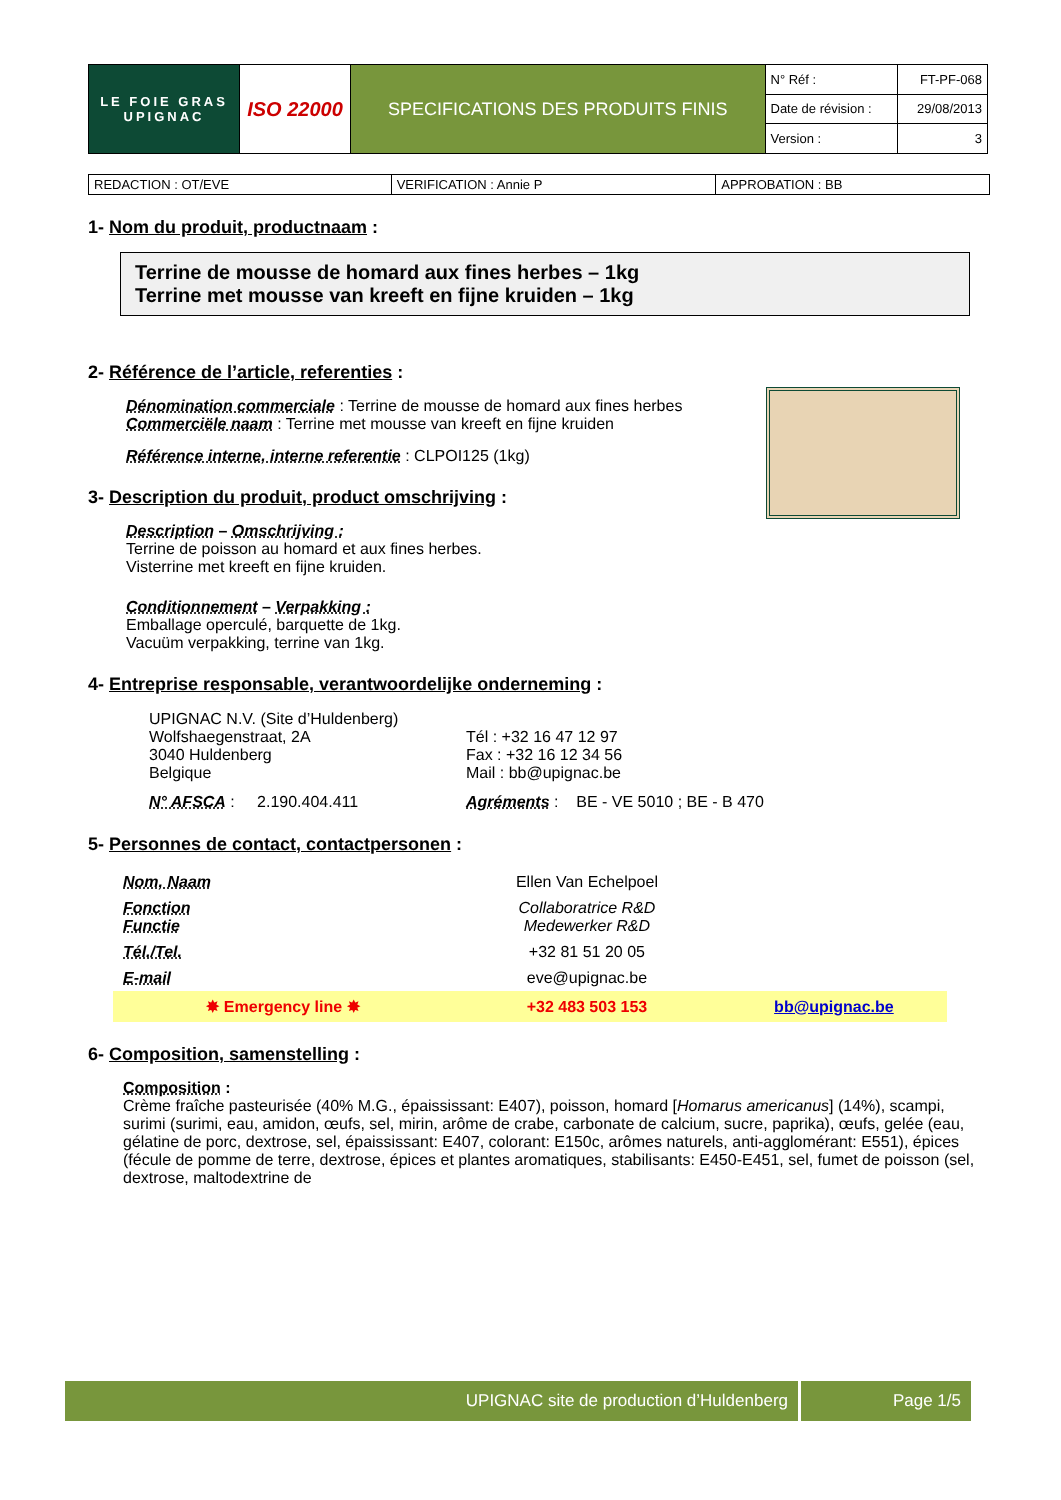| LE FOIE GRAS UPIGNAC | ISO 22000 | SPECIFICATIONS DES PRODUITS FINIS | N° Réf : | FT-PF-068 |
| | | | Date de révision : | 29/08/2013 |
| | | | Version : | 3 |
| REDACTION : OT/EVE | VERIFICATION : Annie P | APPROBATION : BB |
1- Nom du produit, productnaam :
Terrine de mousse de homard aux fines herbes – 1kg
Terrine met mousse van kreeft en fijne kruiden – 1kg
2- Référence de l’article, referenties :
Dénomination commerciale : Terrine de mousse de homard aux fines herbes
Commerciële naam : Terrine met mousse van kreeft en fijne kruiden
Référence interne, interne referentie : CLPOI125 (1kg)
3- Description du produit, product omschrijving :
Description – Omschrijving :
Terrine de poisson au homard et aux fines herbes.
Visterrine met kreeft en fijne kruiden.
Conditionnement – Verpakking :
Emballage operculé, barquette de 1kg.
Vacuüm verpakking, terrine van 1kg.
4- Entreprise responsable, verantwoordelijke onderneming :
| UPIGNAC N.V. (Site d’Huldenberg) Wolfshaegenstraat, 2A 3040 Huldenberg Belgique | Tél : +32 16 47 12 97 Fax : +32 16 12 34 56 Mail : bb@upignac.be |
| N° AFSCA : 2.190.404.411 | Agréments : BE - VE 5010 ; BE - B 470 |
5- Personnes de contact, contactpersonen :
| Nom, Naam | Ellen Van Echelpoel | |
| Fonction Functie | Collaboratrice R&D Medewerker R&D | |
| Tél./Tel. | +32 81 51 20 05 | |
| E-mail | eve@upignac.be | |
| ✸ Emergency line ✸ | +32 483 503 153 | bb@upignac.be |
6- Composition, samenstelling :
Composition :
Crème fraîche pasteurisée (40% M.G., épaississant: E407), poisson, homard [Homarus americanus] (14%), scampi, surimi (surimi, eau, amidon, œufs, sel, mirin, arôme de crabe, carbonate de calcium, sucre, paprika), œufs, gelée (eau, gélatine de porc, dextrose, sel, épaississant: E407, colorant: E150c, arômes naturels, anti-agglomérant: E551), épices (fécule de pomme de terre, dextrose, épices et plantes aromatiques, stabilisants: E450-E451, sel, fumet de poisson (sel, dextrose, maltodextrine de
| UPIGNAC site de production d’Huldenberg | Page 1/5 |